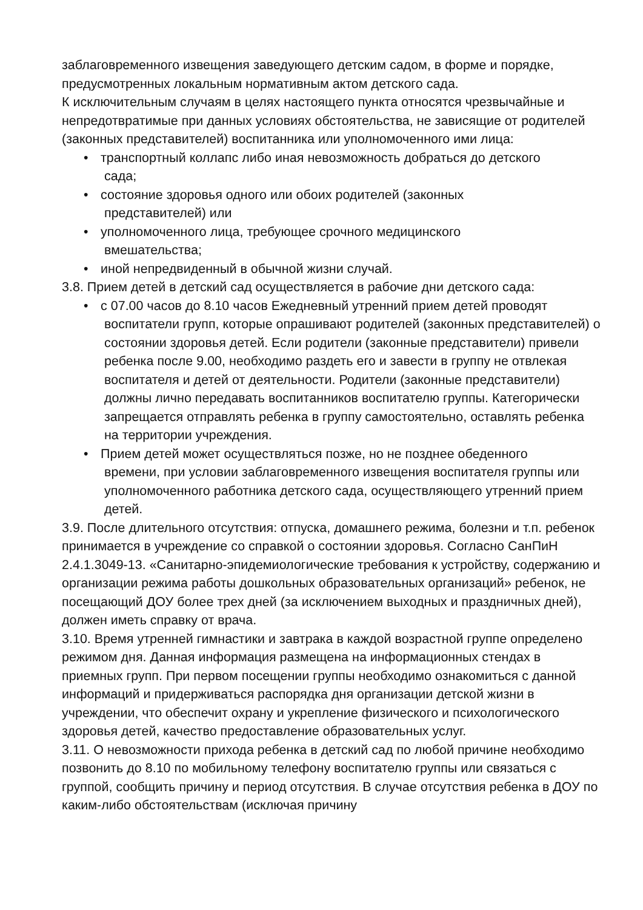заблаговременного извещения заведующего детским садом, в форме и порядке, предусмотренных локальным нормативным актом детского сада.
К исключительным случаям в целях настоящего пункта относятся чрезвычайные и непредотвратимые при данных условиях обстоятельства, не зависящие от родителей (законных представителей) воспитанника или уполномоченного ими лица:
• транспортный коллапс либо иная невозможность добраться до детского
сада;
• состояние здоровья одного или обоих родителей (законных
представителей) или
• уполномоченного лица, требующее срочного медицинского
вмешательства;
• иной непредвиденный в обычной жизни случай.
3.8. Прием детей в детский сад осуществляется в рабочие дни детского сада:
• с 07.00 часов до 8.10 часов Ежедневный утренний прием детей проводят
воспитатели групп, которые опрашивают родителей (законных представителей) о состоянии здоровья детей. Если родители (законные представители) привели ребенка после 9.00, необходимо раздеть его и завести в группу не отвлекая воспитателя и детей от деятельности. Родители (законные представители) должны лично передавать воспитанников воспитателю группы. Категорически запрещается отправлять ребенка в группу самостоятельно, оставлять ребенка на территории учреждения.
• Прием детей может осуществляться позже, но не позднее обеденного
времени, при условии заблаговременного извещения воспитателя группы или уполномоченного работника детского сада, осуществляющего утренний прием детей.
3.9. После длительного отсутствия: отпуска, домашнего режима, болезни и т.п. ребенок принимается в учреждение со справкой о состоянии здоровья. Согласно СанПиН 2.4.1.3049-13. «Санитарно-эпидемиологические требования к устройству, содержанию и организации режима работы дошкольных образовательных организаций» ребенок, не посещающий ДОУ более трех дней (за исключением выходных и праздничных дней), должен иметь справку от врача.
3.10. Время утренней гимнастики и завтрака в каждой возрастной группе определено режимом дня. Данная информация размещена на информационных стендах в приемных групп. При первом посещении группы необходимо ознакомиться с данной информаций и придерживаться распорядка дня организации детской жизни в учреждении, что обеспечит охрану и укрепление физического и психологического здоровья детей, качество предоставление образовательных услуг.
3.11. О невозможности прихода ребенка в детский сад по любой причине необходимо позвонить до 8.10 по мобильному телефону воспитателю группы или связаться с группой, сообщить причину и период отсутствия. В случае отсутствия ребенка в ДОУ по каким-либо обстоятельствам (исключая причину